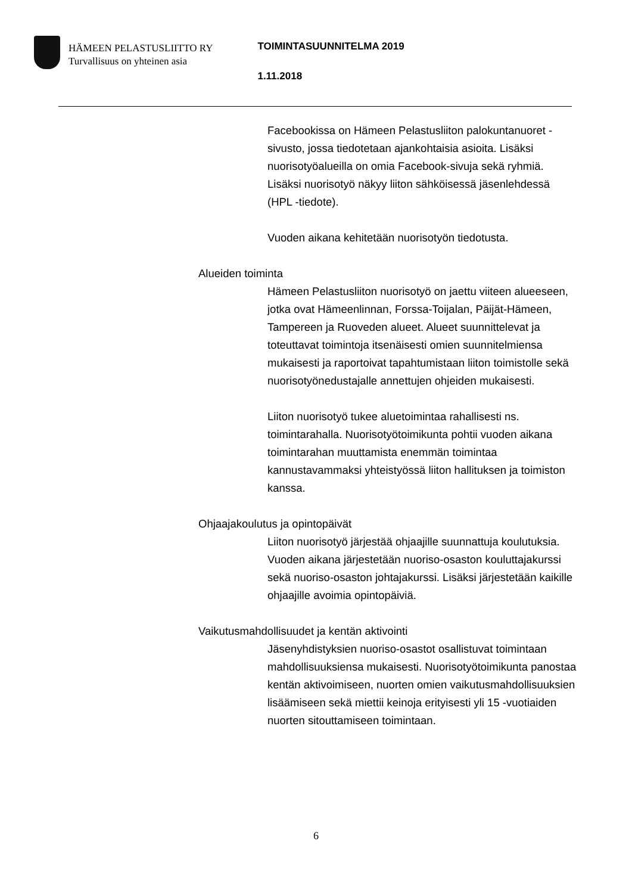HÄMEEN PELASTUSLIITTO RY
Turvallisuus on yhteinen asia
TOIMINTASUUNNITELMA 2019
1.11.2018
Facebookissa on Hämeen Pelastusliiton palokuntanuoret -sivusto, jossa tiedotetaan ajankohtaisia asioita. Lisäksi nuorisotyöalueilla on omia Facebook-sivuja sekä ryhmiä. Lisäksi nuorisotyö näkyy liiton sähköisessä jäsenlehdessä (HPL -tiedote).
Vuoden aikana kehitetään nuorisotyön tiedotusta.
Alueiden toiminta
Hämeen Pelastusliiton nuorisotyö on jaettu viiteen alueeseen, jotka ovat Hämeenlinnan, Forssa-Toijalan, Päijät-Hämeen, Tampereen ja Ruoveden alueet. Alueet suunnittelevat ja toteuttavat toimintoja itsenäisesti omien suunnitelmiensa mukaisesti ja raportoivat tapahtumistaan liiton toimistolle sekä nuorisotyönedustajalle annettujen ohjeiden mukaisesti.
Liiton nuorisotyö tukee aluetoimintaa rahallisesti ns. toimintarahalla. Nuorisotyötoimikunta pohtii vuoden aikana toimintarahan muuttamista enemmän toimintaa kannustavammaksi yhteistyössä liiton hallituksen ja toimiston kanssa.
Ohjaajakoulutus ja opintopäivät
Liiton nuorisotyö järjestää ohjaajille suunnattuja koulutuksia. Vuoden aikana järjestetään nuoriso-osaston kouluttajakurssi sekä nuoriso-osaston johtajakurssi. Lisäksi järjestetään kaikille ohjaajille avoimia opintopäiviä.
Vaikutusmahdollisuudet ja kentän aktivointi
Jäsenyhdistyksien nuoriso-osastot osallistuvat toimintaan mahdollisuuksiensa mukaisesti. Nuorisotyötoimikunta panostaa kentän aktivoimiseen, nuorten omien vaikutusmahdollisuuksien lisäämiseen sekä miettii keinoja erityisesti yli 15 -vuotiaiden nuorten sitouttamiseen toimintaan.
6